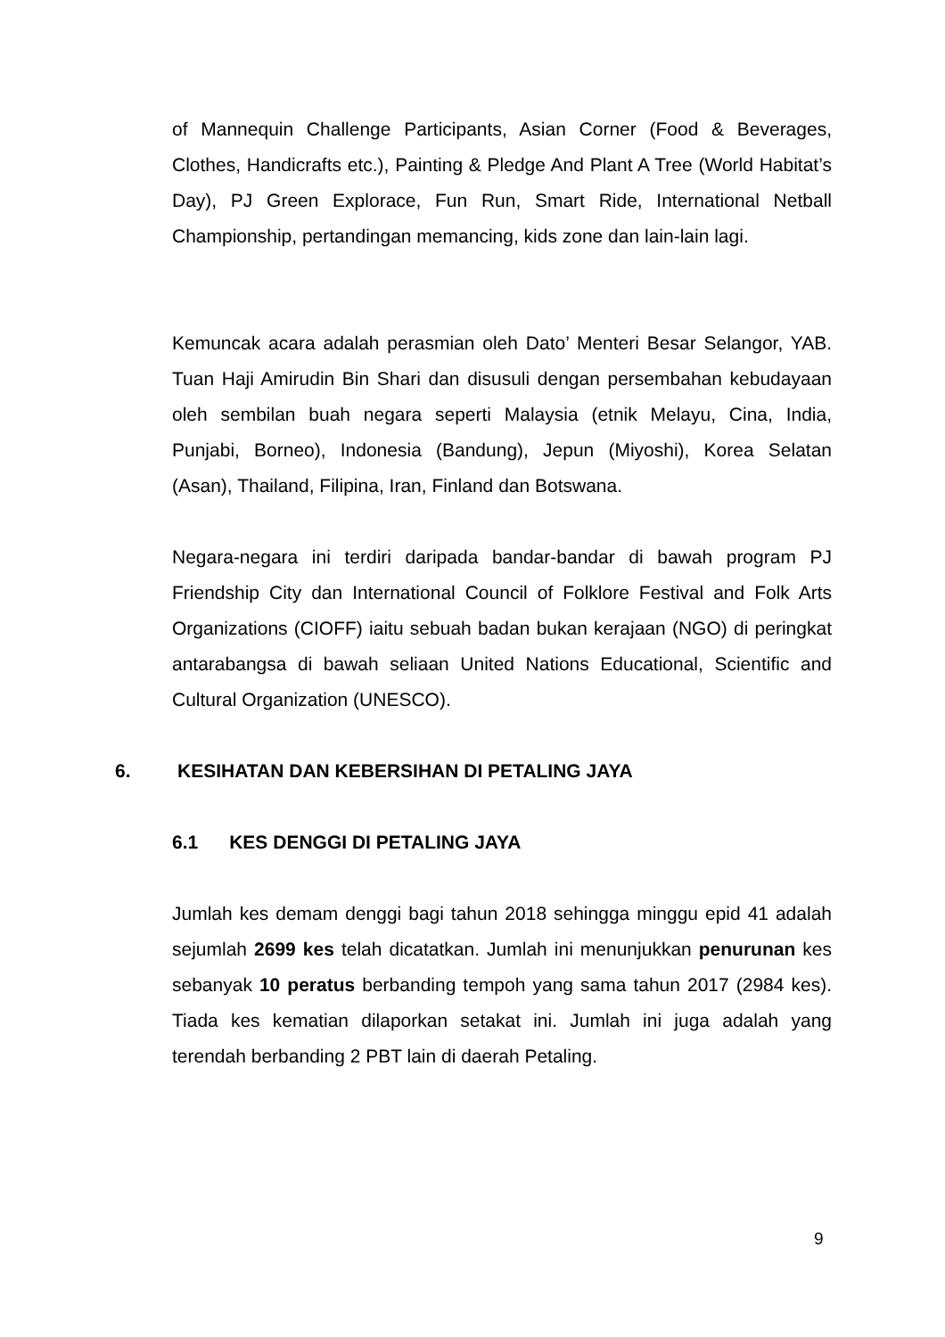of Mannequin Challenge Participants, Asian Corner (Food & Beverages, Clothes, Handicrafts etc.), Painting & Pledge And Plant A Tree (World Habitat’s Day), PJ Green Explorace, Fun Run, Smart Ride, International Netball Championship, pertandingan memancing, kids zone dan lain-lain lagi.
Kemuncak acara adalah perasmian oleh Dato’ Menteri Besar Selangor, YAB. Tuan Haji Amirudin Bin Shari dan disusuli dengan persembahan kebudayaan oleh sembilan buah negara seperti Malaysia (etnik Melayu, Cina, India, Punjabi, Borneo), Indonesia (Bandung), Jepun (Miyoshi), Korea Selatan (Asan), Thailand, Filipina, Iran, Finland dan Botswana.
Negara-negara ini terdiri daripada bandar-bandar di bawah program PJ Friendship City dan International Council of Folklore Festival and Folk Arts Organizations (CIOFF) iaitu sebuah badan bukan kerajaan (NGO) di peringkat antarabangsa di bawah seliaan United Nations Educational, Scientific and Cultural Organization (UNESCO).
6. KESIHATAN DAN KEBERSIHAN DI PETALING JAYA
6.1 KES DENGGI DI PETALING JAYA
Jumlah kes demam denggi bagi tahun 2018 sehingga minggu epid 41 adalah sejumlah 2699 kes telah dicatatkan. Jumlah ini menunjukkan penurunan kes sebanyak 10 peratus berbanding tempoh yang sama tahun 2017 (2984 kes). Tiada kes kematian dilaporkan setakat ini. Jumlah ini juga adalah yang terendah berbanding 2 PBT lain di daerah Petaling.
9